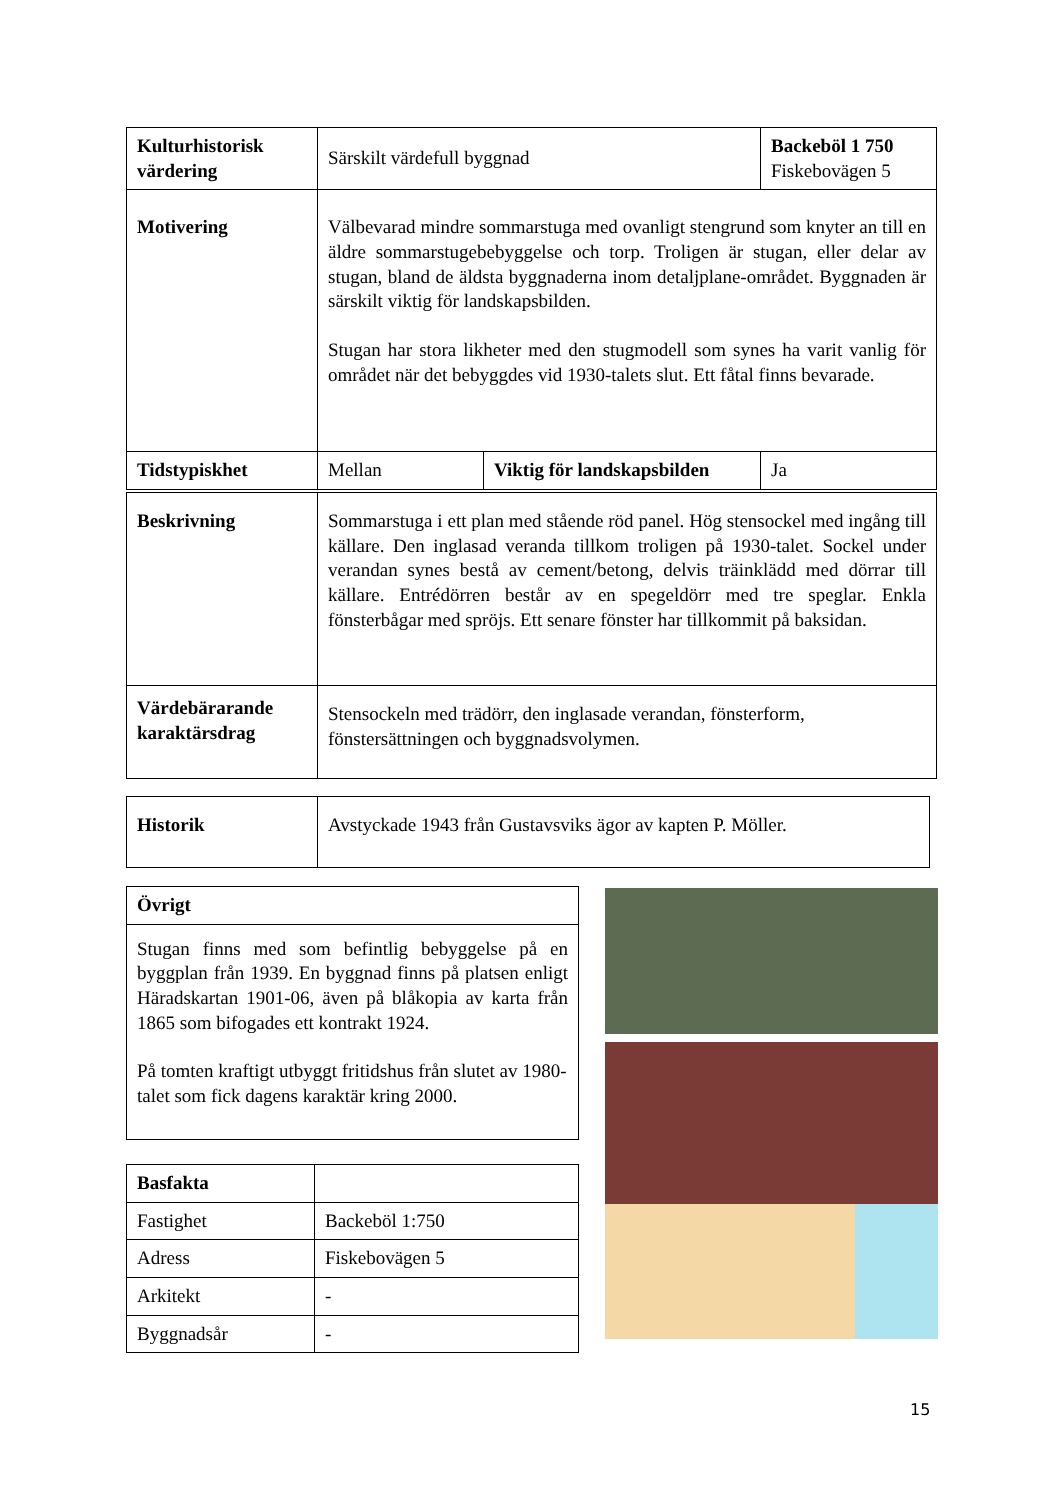| Kulturhistorisk värdering | Särskilt värdefull byggnad | | Backeböl 1 750 Fiskebovägen 5 |
| Motivering | Välbevarad mindre sommarstuga med ovanligt stengrund som knyter an till en äldre sommarstugebebyggelse och torp. Troligen är stugan, eller delar av stugan, bland de äldsta byggnaderna inom detaljplane-området. Byggnaden är särskilt viktig för landskapsbilden. Stugan har stora likheter med den stugmodell som synes ha varit vanlig för området när det bebyggdes vid 1930-talets slut. Ett fåtal finns bevarade. | | |
| Tidstypiskhet | Mellan | Viktig för landskapsbilden | Ja |
| Beskrivning | Sommarstuga i ett plan med stående röd panel. Hög stensockel med ingång till källare. Den inglasad veranda tillkom troligen på 1930-talet. Sockel under verandan synes bestå av cement/betong, delvis träinklädd med dörrar till källare. Entrédörren består av en spegeldörr med tre speglar. Enkla fönsterbågar med spröjs. Ett senare fönster har tillkommit på baksidan. |
| Värdebärarande karaktärsdrag | Stensockeln med trädörr, den inglasade verandan, fönsterform, fönstersättningen och byggnadsvolymen. |
| Historik | Avstyckade 1943 från Gustavsviks ägor av kapten P. Möller. |
| Övrigt |
| Stugan finns med som befintlig bebyggelse på en byggplan från 1939. En byggnad finns på platsen enligt Häradskartan 1901-06, även på blåkopia av karta från 1865 som bifogades ett kontrakt 1924. På tomten kraftigt utbyggt fritidshus från slutet av 1980-talet som fick dagens karaktär kring 2000. |
| Basfakta | |
| Fastighet | Backeböl 1:750 |
| Adress | Fiskebovägen 5 |
| Arkitekt | - |
| Byggnadsår | - |
15